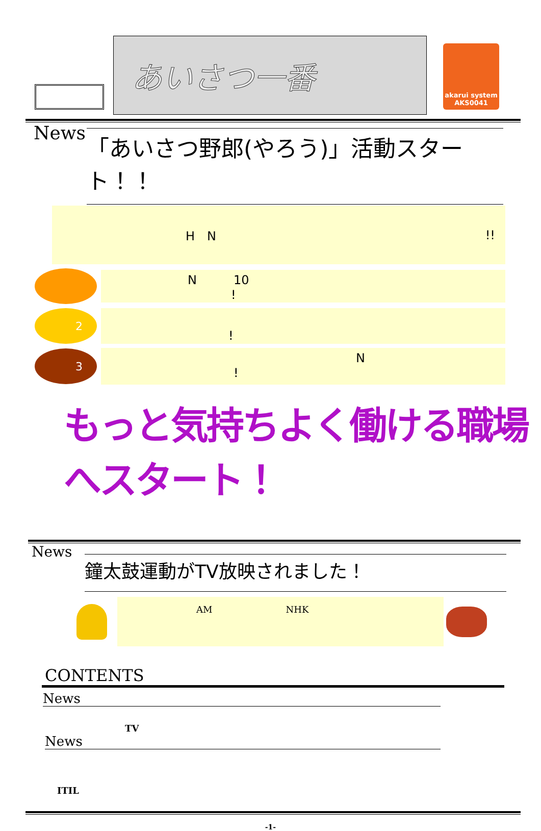あいさつ一番
akarui system
AKS0041
News
「あいさつ野郎(やろう)」活動スタート！！
H　N!!
N　　　10
!
2
!
3
　　　　　　　　　　N
!
もっと気持ちよく働ける職場へスタート！
News
鐘太鼓運動がTV放映されました！
AM　　　　　　　　NHK
CONTENTS
News
TV
News
ITIL
-1-